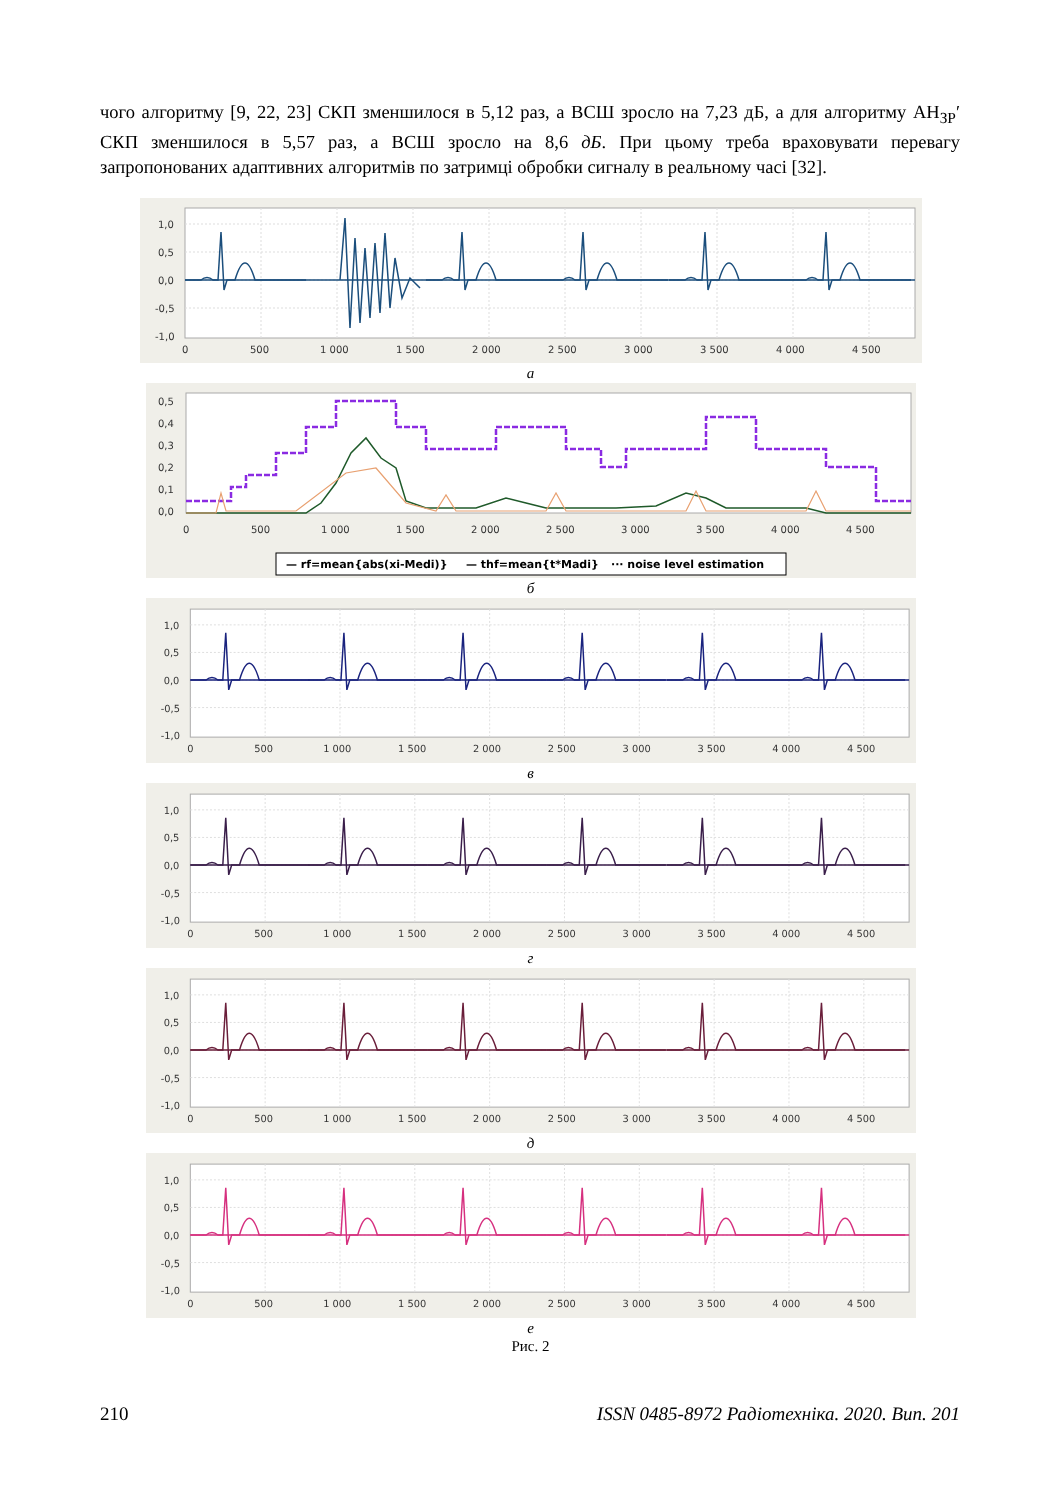чого алгоритму [9, 22, 23] СКП зменшилося в 5,12 раз, а ВСШ зросло на 7,23 дБ, а для алгоритму АН<sub>ЗР</sub>′ СКП зменшилося в 5,57 раз, а ВСШ зросло на 8,6 дБ. При цьому треба враховувати перевагу запропонованих адаптивних алгоритмів по затримці обробки сигналу в реальному часі [32].
1,0
0,5
0,0
-0,5
-1,0
0
500
1 000
1 500
2 000
2 500
3 000
3 500
4 000
4 500
а
0,5
0,4
0,3
0,2
0,1
0,0
0
500
1 000
1 500
2 000
2 500
3 000
3 500
4 000
4 500
— rf=mean{abs(xi-Medi)}
— thf=mean{t*Madi}
··· noise level estimation
б
1,0
0,5
0,0
-0,5
-1,0
0
500
1 000
1 500
2 000
2 500
3 000
3 500
4 000
4 500
в
1,0
0,5
0,0
-0,5
-1,0
0
500
1 000
1 500
2 000
2 500
3 000
3 500
4 000
4 500
г
1,0
0,5
0,0
-0,5
-1,0
0
500
1 000
1 500
2 000
2 500
3 000
3 500
4 000
4 500
д
1,0
0,5
0,0
-0,5
-1,0
0
500
1 000
1 500
2 000
2 500
3 000
3 500
4 000
4 500
е
Рис. 2
210 ISSN 0485-8972 Радіотехніка. 2020. Вип. 201